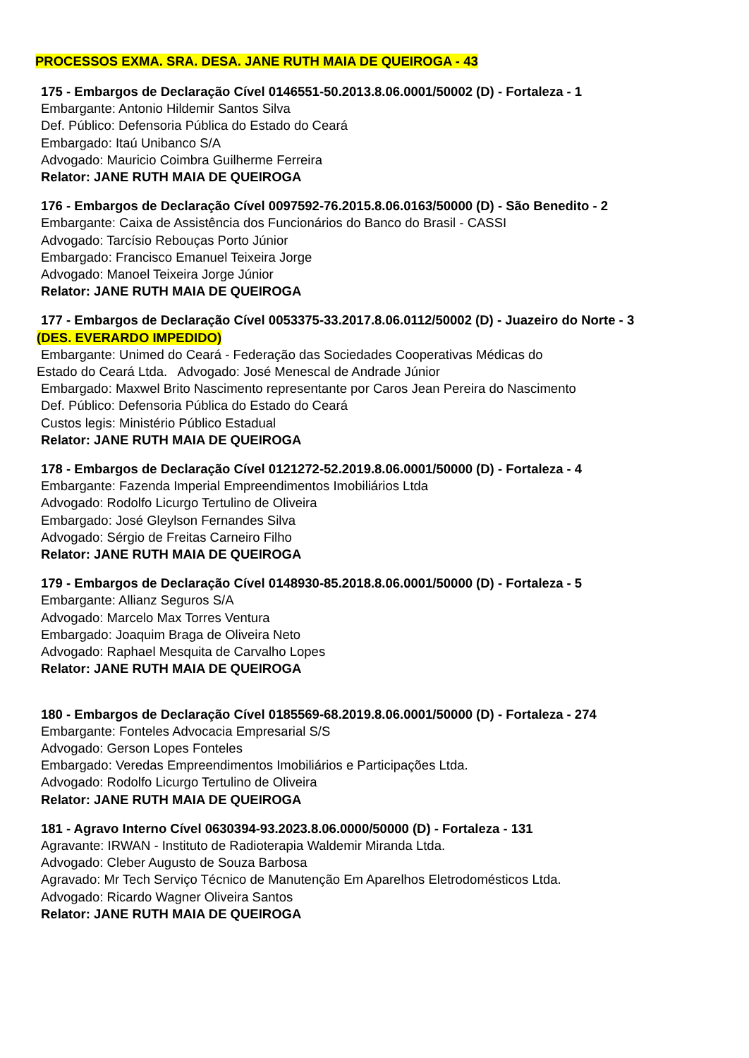PROCESSOS EXMA. SRA. DESA. JANE RUTH MAIA DE QUEIROGA - 43
175 - Embargos de Declaração Cível 0146551-50.2013.8.06.0001/50002 (D) - Fortaleza - 1
Embargante: Antonio Hildemir Santos Silva
Def. Público: Defensoria Pública do Estado do Ceará
Embargado: Itaú Unibanco S/A
Advogado: Mauricio Coimbra Guilherme Ferreira
Relator: JANE RUTH MAIA DE QUEIROGA
176 - Embargos de Declaração Cível 0097592-76.2015.8.06.0163/50000 (D) - São Benedito - 2
Embargante: Caixa de Assistência dos Funcionários do Banco do Brasil - CASSI
Advogado: Tarcísio Rebouças Porto Júnior
Embargado: Francisco Emanuel Teixeira Jorge
Advogado: Manoel Teixeira Jorge Júnior
Relator: JANE RUTH MAIA DE QUEIROGA
177 - Embargos de Declaração Cível 0053375-33.2017.8.06.0112/50002 (D) - Juazeiro do Norte - 3
(DES. EVERARDO IMPEDIDO)
Embargante: Unimed do Ceará - Federação das Sociedades Cooperativas Médicas do
Estado do Ceará Ltda. Advogado: José Menescal de Andrade Júnior
Embargado: Maxwel Brito Nascimento representante por Caros Jean Pereira do Nascimento
Def. Público: Defensoria Pública do Estado do Ceará
Custos legis: Ministério Público Estadual
Relator: JANE RUTH MAIA DE QUEIROGA
178 - Embargos de Declaração Cível 0121272-52.2019.8.06.0001/50000 (D) - Fortaleza - 4
Embargante: Fazenda Imperial Empreendimentos Imobiliários Ltda
Advogado: Rodolfo Licurgo Tertulino de Oliveira
Embargado: José Gleylson Fernandes Silva
Advogado: Sérgio de Freitas Carneiro Filho
Relator: JANE RUTH MAIA DE QUEIROGA
179 - Embargos de Declaração Cível 0148930-85.2018.8.06.0001/50000 (D) - Fortaleza - 5
Embargante: Allianz Seguros S/A
Advogado: Marcelo Max Torres Ventura
Embargado: Joaquim Braga de Oliveira Neto
Advogado: Raphael Mesquita de Carvalho Lopes
Relator: JANE RUTH MAIA DE QUEIROGA
180 - Embargos de Declaração Cível 0185569-68.2019.8.06.0001/50000 (D) - Fortaleza - 274
Embargante: Fonteles Advocacia Empresarial S/S
Advogado: Gerson Lopes Fonteles
Embargado: Veredas Empreendimentos Imobiliários e Participações Ltda.
Advogado: Rodolfo Licurgo Tertulino de Oliveira
Relator: JANE RUTH MAIA DE QUEIROGA
181 - Agravo Interno Cível 0630394-93.2023.8.06.0000/50000 (D) - Fortaleza - 131
Agravante: IRWAN - Instituto de Radioterapia Waldemir Miranda Ltda.
Advogado: Cleber Augusto de Souza Barbosa
Agravado: Mr Tech Serviço Técnico de Manutenção Em Aparelhos Eletrodomésticos Ltda.
Advogado: Ricardo Wagner Oliveira Santos
Relator: JANE RUTH MAIA DE QUEIROGA